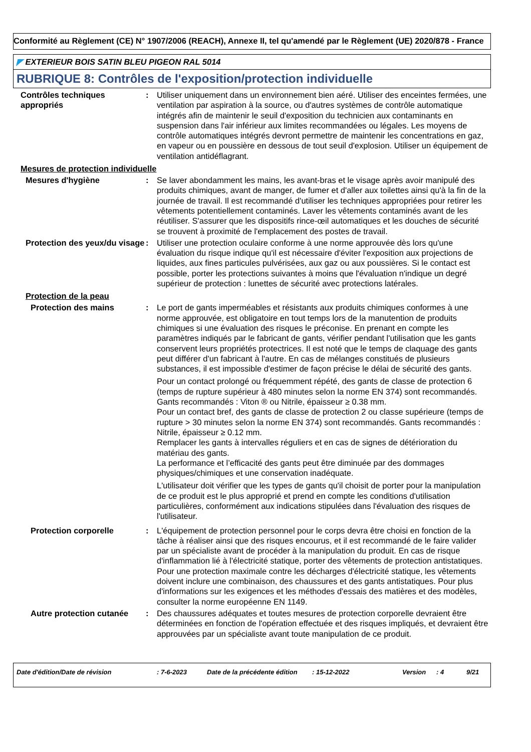Conformité au Règlement (CE) N° 1907/2006 (REACH), Annexe II, tel qu'amendé par le Règlement (UE) 2020/878 - France
◤ EXTERIEUR BOIS SATIN BLEU PIGEON RAL 5014
RUBRIQUE 8: Contrôles de l'exposition/protection individuelle
Contrôles techniques appropriés
: Utiliser uniquement dans un environnement bien aéré. Utiliser des enceintes fermées, une ventilation par aspiration à la source, ou d'autres systèmes de contrôle automatique intégrés afin de maintenir le seuil d'exposition du technicien aux contaminants en suspension dans l'air inférieur aux limites recommandées ou légales. Les moyens de contrôle automatiques intégrés devront permettre de maintenir les concentrations en gaz, en vapeur ou en poussière en dessous de tout seuil d'explosion. Utiliser un équipement de ventilation antidéflagrant.
Mesures de protection individuelle
Mesures d'hygiène : Se laver abondamment les mains, les avant-bras et le visage après avoir manipulé des produits chimiques, avant de manger, de fumer et d'aller aux toilettes ainsi qu'à la fin de la journée de travail. Il est recommandé d'utiliser les techniques appropriées pour retirer les vêtements potentiellement contaminés. Laver les vêtements contaminés avant de les réutiliser. S'assurer que les dispositifs rince-œil automatiques et les douches de sécurité se trouvent à proximité de l'emplacement des postes de travail.
Protection des yeux/du visage
: Utiliser une protection oculaire conforme à une norme approuvée dès lors qu'une évaluation du risque indique qu'il est nécessaire d'éviter l'exposition aux projections de liquides, aux fines particules pulvérisées, aux gaz ou aux poussières. Si le contact est possible, porter les protections suivantes à moins que l'évaluation n'indique un degré supérieur de protection : lunettes de sécurité avec protections latérales.
Protection de la peau
Protection des mains : Le port de gants imperméables et résistants aux produits chimiques conformes à une norme approuvée, est obligatoire en tout temps lors de la manutention de produits chimiques si une évaluation des risques le préconise. En prenant en compte les paramètres indiqués par le fabricant de gants, vérifier pendant l'utilisation que les gants conservent leurs propriétés protectrices. Il est noté que le temps de claquage des gants peut différer d'un fabricant à l'autre. En cas de mélanges constitués de plusieurs substances, il est impossible d'estimer de façon précise le délai de sécurité des gants.
Pour un contact prolongé ou fréquemment répété, des gants de classe de protection 6 (temps de rupture supérieur à 480 minutes selon la norme EN 374) sont recommandés. Gants recommandés : Viton ® ou Nitrile, épaisseur ≥ 0.38 mm.
Pour un contact bref, des gants de classe de protection 2 ou classe supérieure (temps de rupture > 30 minutes selon la norme EN 374) sont recommandés. Gants recommandés : Nitrile, épaisseur ≥ 0.12 mm.
Remplacer les gants à intervalles réguliers et en cas de signes de détérioration du matériau des gants.
La performance et l’efficacité des gants peut être diminuée par des dommages physiques/chimiques et une conservation inadéquate.
L'utilisateur doit vérifier que les types de gants qu'il choisit de porter pour la manipulation de ce produit est le plus approprié et prend en compte les conditions d'utilisation particulières, conformément aux indications stipulées dans l'évaluation des risques de l'utilisateur.
Protection corporelle : L'équipement de protection personnel pour le corps devra être choisi en fonction de la tâche à réaliser ainsi que des risques encourus, et il est recommandé de le faire valider par un spécialiste avant de procéder à la manipulation du produit. En cas de risque d'inflammation lié à l'électricité statique, porter des vêtements de protection antistatiques. Pour une protection maximale contre les décharges d'électricité statique, les vêtements doivent inclure une combinaison, des chaussures et des gants antistatiques. Pour plus d'informations sur les exigences et les méthodes d'essais des matières et des modèles, consulter la norme européenne EN 1149.
Autre protection cutanée
: Des chaussures adéquates et toutes mesures de protection corporelle devraient être déterminées en fonction de l'opération effectuée et des risques impliqués, et devraient être approuvées par un spécialiste avant toute manipulation de ce produit.
Date d'édition/Date de révision: 7-6-2023 Date de la précédente édition: 15-12-2022 Version: 4 9/21